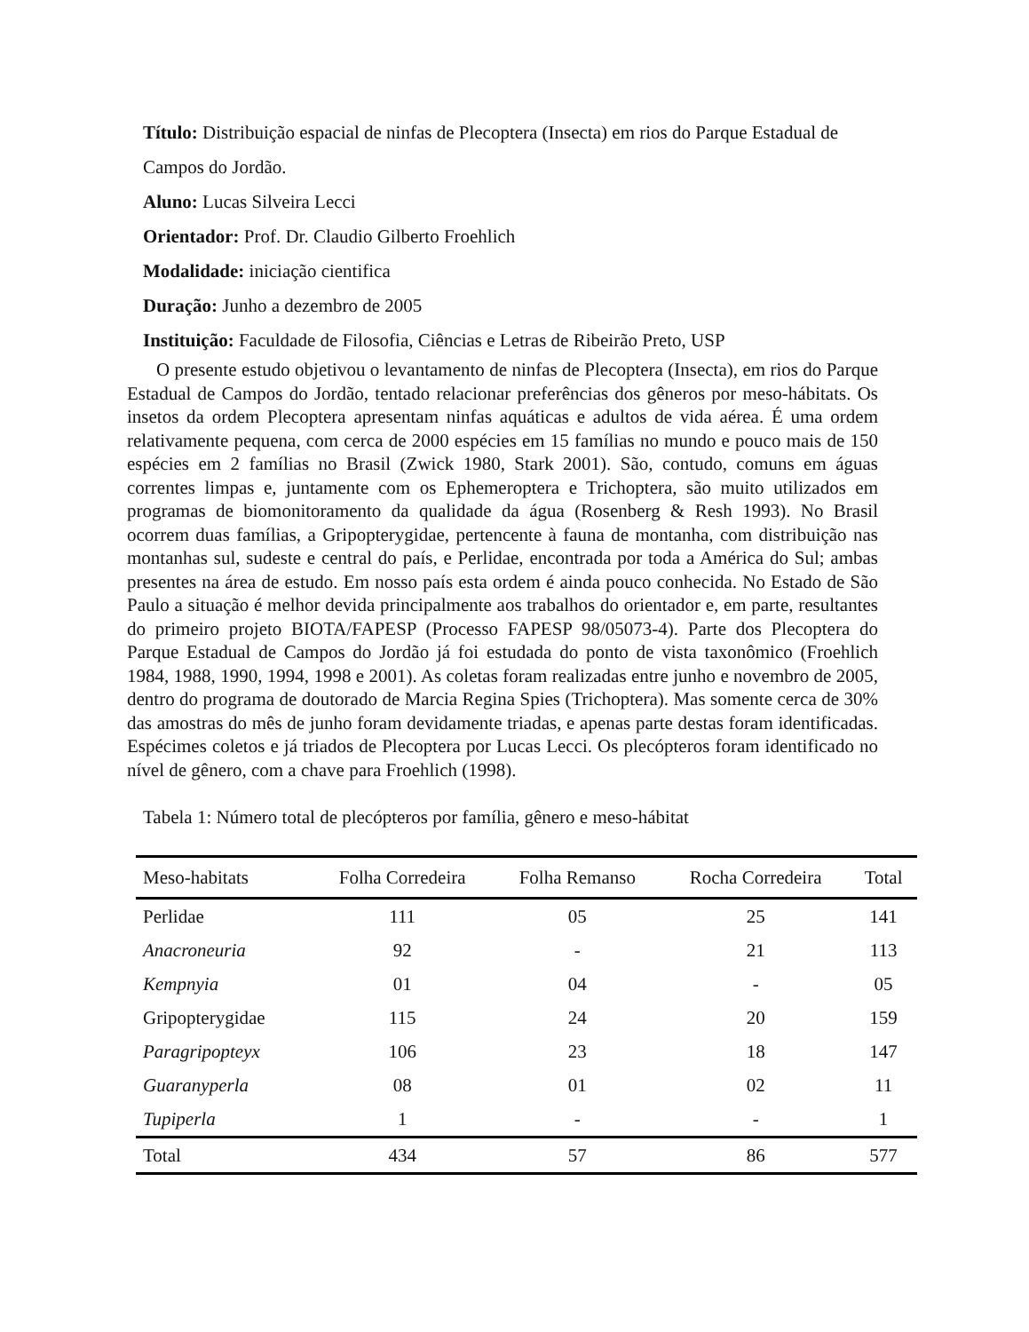Título: Distribuição espacial de ninfas de Plecoptera (Insecta) em rios do Parque Estadual de Campos do Jordão.
Aluno: Lucas Silveira Lecci
Orientador: Prof. Dr. Claudio Gilberto Froehlich
Modalidade: iniciação cientifica
Duração: Junho a dezembro de 2005
Instituição: Faculdade de Filosofia, Ciências e Letras de Ribeirão Preto, USP
O presente estudo objetivou o levantamento de ninfas de Plecoptera (Insecta), em rios do Parque Estadual de Campos do Jordão, tentado relacionar preferências dos gêneros por meso-hábitats. Os insetos da ordem Plecoptera apresentam ninfas aquáticas e adultos de vida aérea. É uma ordem relativamente pequena, com cerca de 2000 espécies em 15 famílias no mundo e pouco mais de 150 espécies em 2 famílias no Brasil (Zwick 1980, Stark 2001). São, contudo, comuns em águas correntes limpas e, juntamente com os Ephemeroptera e Trichoptera, são muito utilizados em programas de biomonitoramento da qualidade da água (Rosenberg & Resh 1993). No Brasil ocorrem duas famílias, a Gripopterygidae, pertencente à fauna de montanha, com distribuição nas montanhas sul, sudeste e central do país, e Perlidae, encontrada por toda a América do Sul; ambas presentes na área de estudo. Em nosso país esta ordem é ainda pouco conhecida. No Estado de São Paulo a situação é melhor devida principalmente aos trabalhos do orientador e, em parte, resultantes do primeiro projeto BIOTA/FAPESP (Processo FAPESP 98/05073-4). Parte dos Plecoptera do Parque Estadual de Campos do Jordão já foi estudada do ponto de vista taxonômico (Froehlich 1984, 1988, 1990, 1994, 1998 e 2001). As coletas foram realizadas entre junho e novembro de 2005, dentro do programa de doutorado de Marcia Regina Spies (Trichoptera). Mas somente cerca de 30% das amostras do mês de junho foram devidamente triadas, e apenas parte destas foram identificadas. Espécimes coletos e já triados de Plecoptera por Lucas Lecci. Os plecópteros foram identificado no nível de gênero, com a chave para Froehlich (1998).
Tabela 1: Número total de plecópteros por família, gênero e meso-hábitat
| Meso-habitats | Folha Corredeira | Folha Remanso | Rocha Corredeira | Total |
| --- | --- | --- | --- | --- |
| Perlidae | 111 | 05 | 25 | 141 |
| Anacroneuria | 92 | - | 21 | 113 |
| Kempnyia | 01 | 04 | - | 05 |
| Gripopterygidae | 115 | 24 | 20 | 159 |
| Paragripopteyx | 106 | 23 | 18 | 147 |
| Guaranyperla | 08 | 01 | 02 | 11 |
| Tupiperla | 1 | - | - | 1 |
| Total | 434 | 57 | 86 | 577 |